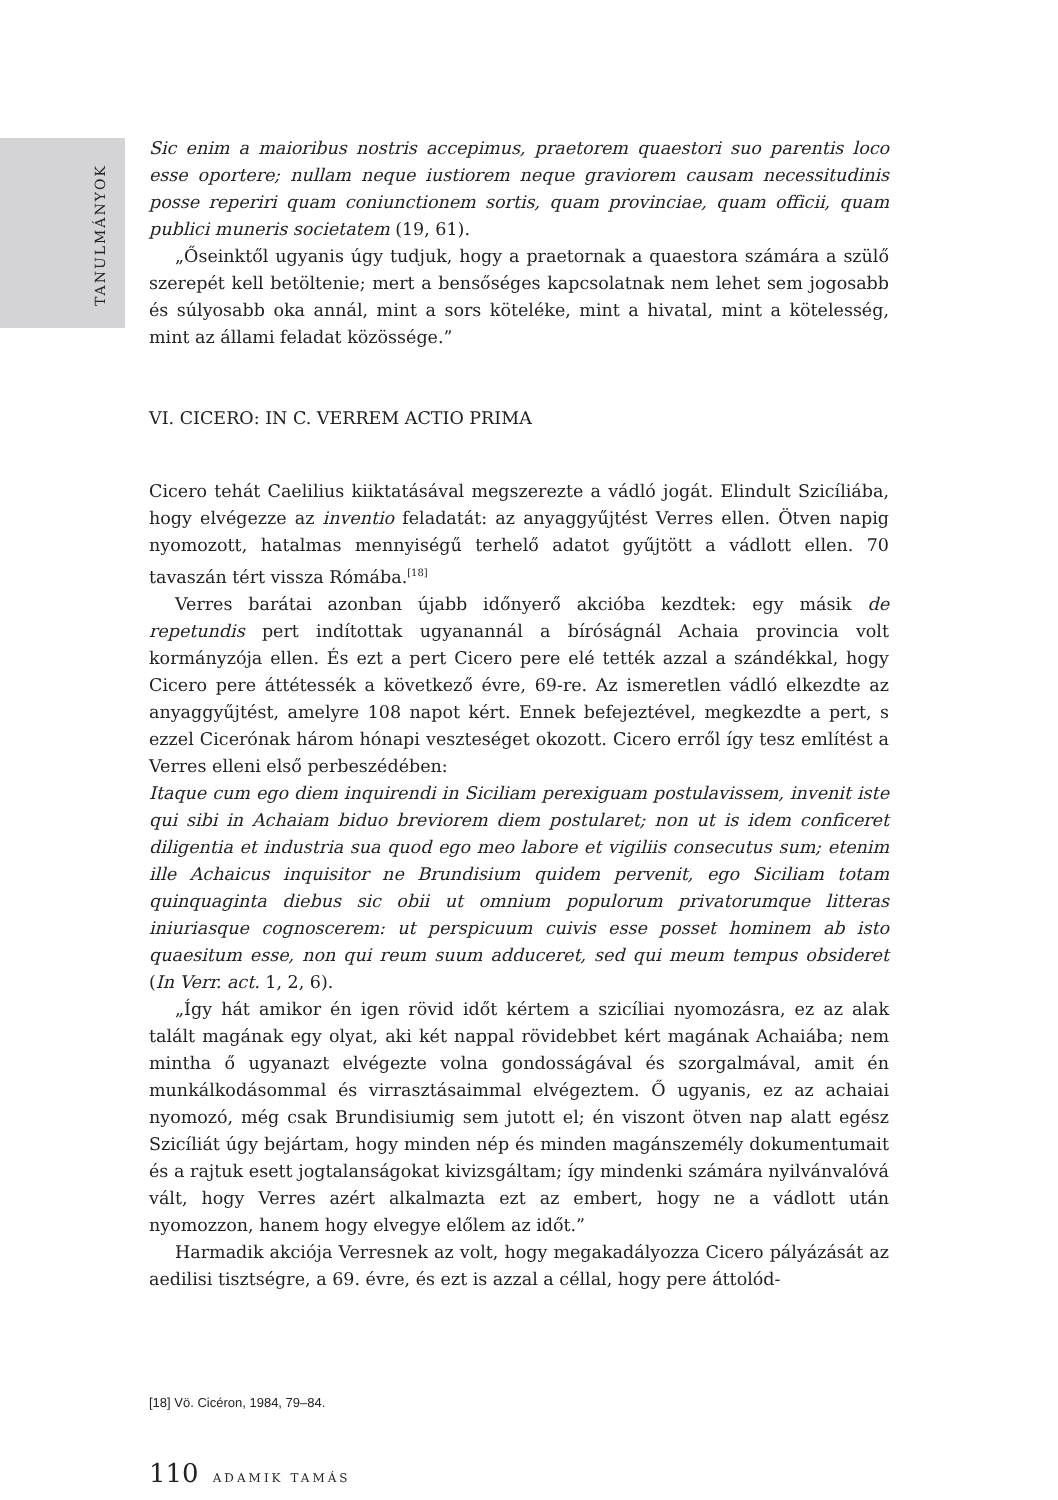TANULMÁNYOK
Sic enim a maioribus nostris accepimus, praetorem quaestori suo parentis loco esse oportere; nullam neque iustiorem neque graviorem causam necessitudinis posse reperiri quam coniunctionem sortis, quam provinciae, quam officii, quam publici muneris societatem (19, 61).
„Őseinktől ugyanis úgy tudjuk, hogy a praetornak a quaestora számára a szülő szerepét kell betöltenie; mert a bensőséges kapcsolatnak nem lehet sem jogosabb és súlyosabb oka annál, mint a sors köteléke, mint a hivatal, mint a kötelesség, mint az állami feladat közössége.”
VI. CICERO: IN C. VERREM ACTIO PRIMA
Cicero tehát Caelilius kiiktatásával megszerezte a vádló jogát. Elindult Szicíliába, hogy elvégezze az inventio feladatát: az anyaggyűjtést Verres ellen. Ötven napig nyomozott, hatalmas mennyiségű terhelő adatot gyűjtött a vádlott ellen. 70 tavaszán tért vissza Rómába.<sup>[18]</sup>
Verres barátai azonban újabb időnyerő akcióba kezdtek: egy másik de repetundis pert indítottak ugyanannál a bíróságnál Achaia provincia volt kormányzója ellen. És ezt a pert Cicero pere elé tették azzal a szándékkal, hogy Cicero pere áttétessék a következő évre, 69-re. Az ismeretlen vádló elkezdte az anyaggyűjtést, amelyre 108 napot kért. Ennek befejeztével, megkezdte a pert, s ezzel Cicerónak három hónapi veszteséget okozott. Cicero erről így tesz említést a Verres elleni első perbeszédében:
Itaque cum ego diem inquirendi in Siciliam perexiguam postulavissem, invenit iste qui sibi in Achaiam biduo breviorem diem postularet; non ut is idem conficeret diligentia et industria sua quod ego meo labore et vigiliis consecutus sum; etenim ille Achaicus inquisitor ne Brundisium quidem pervenit, ego Siciliam totam quinquaginta diebus sic obii ut omnium populorum privatorumque litteras iniuriasque cognoscerem: ut perspicuum cuivis esse posset hominem ab isto quaesitum esse, non qui reum suum adduceret, sed qui meum tempus obsideret (In Verr. act. 1, 2, 6).
„Így hát amikor én igen rövid időt kértem a szicíliai nyomozásra, ez az alak talált magának egy olyat, aki két nappal rövidebbet kért magának Achaiába; nem mintha ő ugyanazt elvégezte volna gondosságával és szorgalmával, amit én munkálkodásommal és virrasztásaimmal elvégeztem. Ő ugyanis, ez az achaiai nyomozó, még csak Brundisiumig sem jutott el; én viszont ötven nap alatt egész Szicíliát úgy bejártam, hogy minden nép és minden magánszemély dokumentumait és a rajtuk esett jogtalanságokat kivizsgáltam; így mindenki számára nyilvánvalóvá vált, hogy Verres azért alkalmazta ezt az embert, hogy ne a vádlott után nyomozzon, hanem hogy elvegye előlem az időt.”
Harmadik akciója Verresnek az volt, hogy megakadályozza Cicero pályázását az aedilisi tisztségre, a 69. évre, és ezt is azzal a céllal, hogy pere áttolód-
[18] Vö. Cicéron, 1984, 79–84.
110 ADAMIK TAMÁS